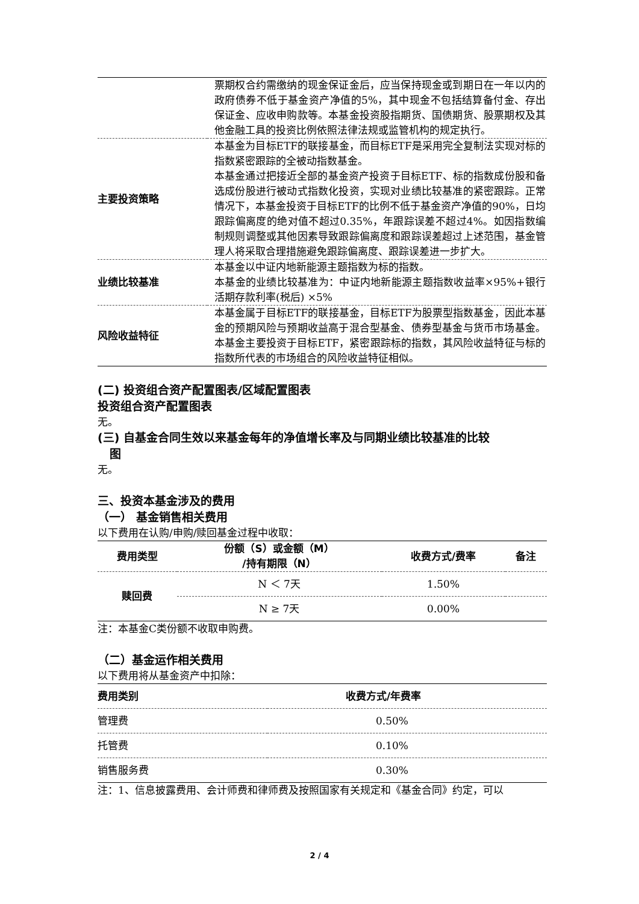| | 票期权合约需缴纳的现金保证金后，应当保持现金或到期日在一年以内的政府债券不低于基金资产净值的5%，其中现金不包括结算备付金、存出保证金、应收申购款等。本基金投资股指期货、国债期货、股票期权及其他金融工具的投资比例依照法律法规或监管机构的规定执行。 |
| 主要投资策略 | 本基金为目标ETF的联接基金，而目标ETF是采用完全复制法实现对标的指数紧密跟踪的全被动指数基金。 本基金通过把接近全部的基金资产投资于目标ETF、标的指数成份股和备选成份股进行被动式指数化投资，实现对业绩比较基准的紧密跟踪。正常情况下，本基金投资于目标ETF的比例不低于基金资产净值的90%，日均跟踪偏离度的绝对值不超过0.35%，年跟踪误差不超过4%。如因指数编制规则调整或其他因素导致跟踪偏离度和跟踪误差超过上述范围，基金管理人将采取合理措施避免跟踪偏离度、跟踪误差进一步扩大。 |
| 业绩比较基准 | 本基金以中证内地新能源主题指数为标的指数。 本基金的业绩比较基准为：中证内地新能源主题指数收益率×95%+银行活期存款利率(税后) ×5% |
| 风险收益特征 | 本基金属于目标ETF的联接基金，目标ETF为股票型指数基金，因此本基金的预期风险与预期收益高于混合型基金、债券型基金与货币市场基金。本基金主要投资于目标ETF，紧密跟踪标的指数，其风险收益特征与标的指数所代表的市场组合的风险收益特征相似。 |
(二) 投资组合资产配置图表/区域配置图表
投资组合资产配置图表
无。
(三) 自基金合同生效以来基金每年的净值增长率及与同期业绩比较基准的比较
图
无。
三、投资本基金涉及的费用
（一） 基金销售相关费用
以下费用在认购/申购/赎回基金过程中收取：
| 费用类型 | 份额（S）或金额（M） /持有期限（N） | 收费方式/费率 | 备注 |
| --- | --- | --- | --- |
| 赎回费 | N ＜ 7天 | 1.50% | |
| | N ≥ 7天 | 0.00% | |
注：本基金C类份额不收取申购费。
（二）基金运作相关费用
以下费用将从基金资产中扣除：
| 费用类别 | 收费方式/年费率 |
| --- | --- |
| 管理费 | 0.50% |
| 托管费 | 0.10% |
| 销售服务费 | 0.30% |
注：1、信息披露费用、会计师费和律师费及按照国家有关规定和《基金合同》约定，可以
2 / 4